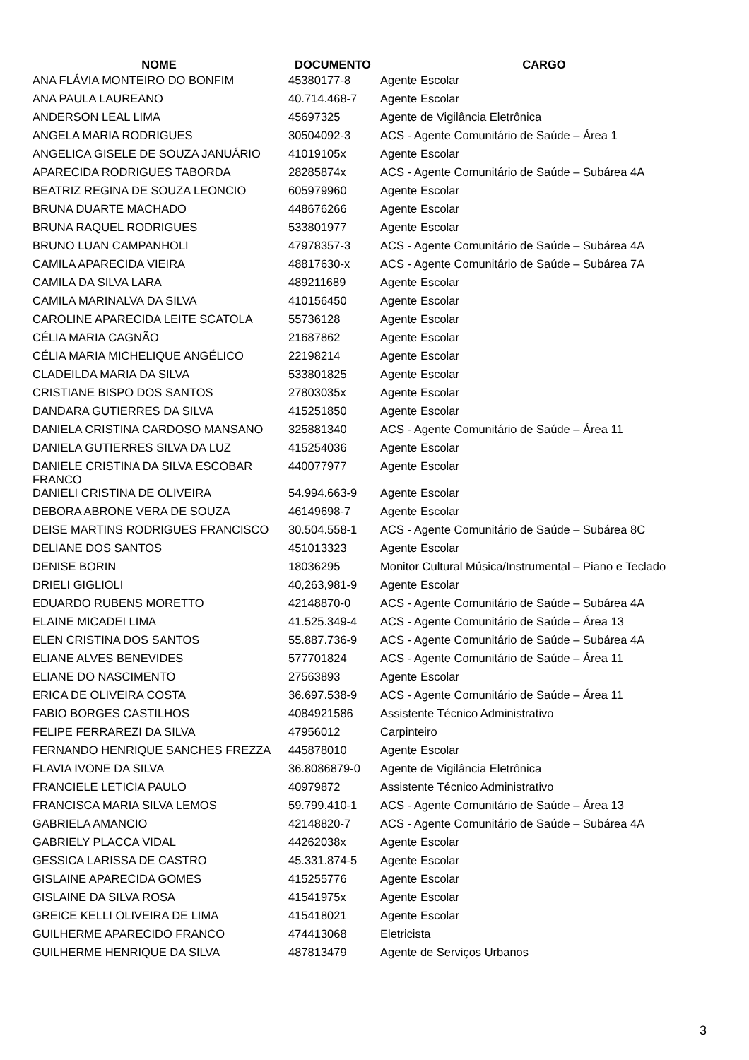| NOME | DOCUMENTO | CARGO |
| --- | --- | --- |
| ANA FLÁVIA MONTEIRO DO BONFIM | 45380177-8 | Agente Escolar |
| ANA PAULA LAUREANO | 40.714.468-7 | Agente Escolar |
| ANDERSON LEAL LIMA | 45697325 | Agente de Vigilância Eletrônica |
| ANGELA MARIA RODRIGUES | 30504092-3 | ACS - Agente Comunitário de Saúde – Área 1 |
| ANGELICA GISELE DE SOUZA JANUÁRIO | 41019105x | Agente Escolar |
| APARECIDA RODRIGUES TABORDA | 28285874x | ACS - Agente Comunitário de Saúde – Subárea 4A |
| BEATRIZ REGINA DE SOUZA LEONCIO | 605979960 | Agente Escolar |
| BRUNA DUARTE MACHADO | 448676266 | Agente Escolar |
| BRUNA RAQUEL RODRIGUES | 533801977 | Agente Escolar |
| BRUNO LUAN CAMPANHOLI | 47978357-3 | ACS - Agente Comunitário de Saúde – Subárea 4A |
| CAMILA APARECIDA VIEIRA | 48817630-x | ACS - Agente Comunitário de Saúde – Subárea 7A |
| CAMILA DA SILVA LARA | 489211689 | Agente Escolar |
| CAMILA MARINALVA DA SILVA | 410156450 | Agente Escolar |
| CAROLINE APARECIDA LEITE SCATOLA | 55736128 | Agente Escolar |
| CÉLIA MARIA CAGNÃO | 21687862 | Agente Escolar |
| CÉLIA MARIA MICHELIQUE ANGÉLICO | 22198214 | Agente Escolar |
| CLADEILDA MARIA DA SILVA | 533801825 | Agente Escolar |
| CRISTIANE BISPO DOS SANTOS | 27803035x | Agente Escolar |
| DANDARA GUTIERRES DA SILVA | 415251850 | Agente Escolar |
| DANIELA CRISTINA CARDOSO MANSANO | 325881340 | ACS - Agente Comunitário de Saúde – Área 11 |
| DANIELA GUTIERRES SILVA DA LUZ | 415254036 | Agente Escolar |
| DANIELE CRISTINA DA SILVA ESCOBAR FRANCO | 440077977 | Agente Escolar |
| DANIELI CRISTINA DE OLIVEIRA | 54.994.663-9 | Agente Escolar |
| DEBORA ABRONE VERA DE SOUZA | 46149698-7 | Agente Escolar |
| DEISE MARTINS RODRIGUES FRANCISCO | 30.504.558-1 | ACS - Agente Comunitário de Saúde – Subárea 8C |
| DELIANE DOS SANTOS | 451013323 | Agente Escolar |
| DENISE BORIN | 18036295 | Monitor Cultural Música/Instrumental – Piano e Teclado |
| DRIELI GIGLIOLI | 40,263,981-9 | Agente Escolar |
| EDUARDO RUBENS MORETTO | 42148870-0 | ACS - Agente Comunitário de Saúde – Subárea 4A |
| ELAINE MICADEI LIMA | 41.525.349-4 | ACS - Agente Comunitário de Saúde – Área 13 |
| ELEN CRISTINA DOS SANTOS | 55.887.736-9 | ACS - Agente Comunitário de Saúde – Subárea 4A |
| ELIANE ALVES BENEVIDES | 577701824 | ACS - Agente Comunitário de Saúde – Área 11 |
| ELIANE DO NASCIMENTO | 27563893 | Agente Escolar |
| ERICA DE OLIVEIRA COSTA | 36.697.538-9 | ACS - Agente Comunitário de Saúde – Área 11 |
| FABIO BORGES CASTILHOS | 4084921586 | Assistente Técnico Administrativo |
| FELIPE FERRAREZI DA SILVA | 47956012 | Carpinteiro |
| FERNANDO HENRIQUE SANCHES FREZZA | 445878010 | Agente Escolar |
| FLAVIA IVONE DA SILVA | 36.8086879-0 | Agente de Vigilância Eletrônica |
| FRANCIELE LETICIA PAULO | 40979872 | Assistente Técnico Administrativo |
| FRANCISCA MARIA SILVA LEMOS | 59.799.410-1 | ACS - Agente Comunitário de Saúde – Área 13 |
| GABRIELA AMANCIO | 42148820-7 | ACS - Agente Comunitário de Saúde – Subárea 4A |
| GABRIELY PLACCA VIDAL | 44262038x | Agente Escolar |
| GESSICA LARISSA DE CASTRO | 45.331.874-5 | Agente Escolar |
| GISLAINE APARECIDA GOMES | 415255776 | Agente Escolar |
| GISLAINE DA SILVA ROSA | 41541975x | Agente Escolar |
| GREICE KELLI OLIVEIRA DE LIMA | 415418021 | Agente Escolar |
| GUILHERME APARECIDO FRANCO | 474413068 | Eletricista |
| GUILHERME HENRIQUE DA SILVA | 487813479 | Agente de Serviços Urbanos |
3